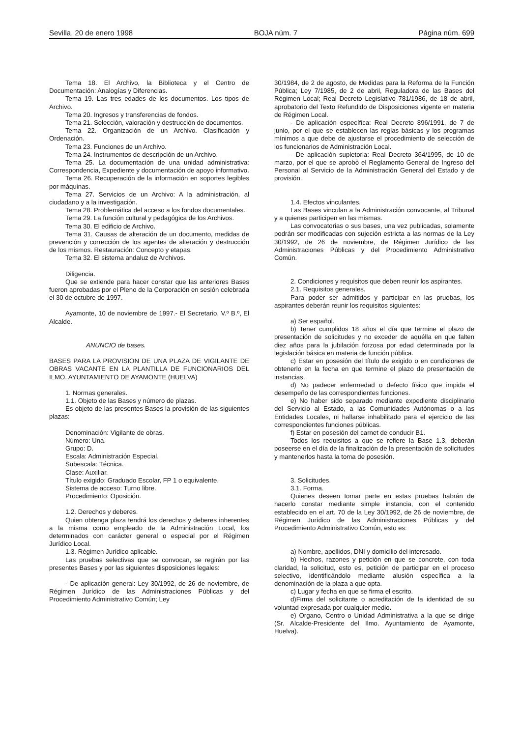Sevilla, 20 de enero 1998 BOJA núm. 7 Página núm. 699
Tema 18. El Archivo, la Biblioteca y el Centro de Documentación: Analogías y Diferencias.
Tema 19. Las tres edades de los documentos. Los tipos de Archivo.
Tema 20. Ingresos y transferencias de fondos.
Tema 21. Selección, valoración y destrucción de documentos.
Tema 22. Organización de un Archivo. Clasificación y Ordenación.
Tema 23. Funciones de un Archivo.
Tema 24. Instrumentos de descripción de un Archivo.
Tema 25. La documentación de una unidad administrativa: Correspondencia, Expediente y documentación de apoyo informativo.
Tema 26. Recuperación de la información en soportes legibles por máquinas.
Tema 27. Servicios de un Archivo: A la administración, al ciudadano y a la investigación.
Tema 28. Problemática del acceso a los fondos documentales.
Tema 29. La función cultural y pedagógica de los Archivos.
Tema 30. El edificio de Archivo.
Tema 31. Causas de alteración de un documento, medidas de prevención y corrección de los agentes de alteración y destrucción de los mismos. Restauración: Concepto y etapas.
Tema 32. El sistema andaluz de Archivos.
Diligencia.
Que se extiende para hacer constar que las anteriores Bases fueron aprobadas por el Pleno de la Corporación en sesión celebrada el 30 de octubre de 1997.
Ayamonte, 10 de noviembre de 1997.- El Secretario, V.º B.º, El Alcalde.
ANUNCIO de bases.
BASES PARA LA PROVISION DE UNA PLAZA DE VIGILANTE DE OBRAS VACANTE EN LA PLANTILLA DE FUNCIONARIOS DEL ILMO. AYUNTAMIENTO DE AYAMONTE (HUELVA)
1. Normas generales.
1.1. Objeto de las Bases y número de plazas.
Es objeto de las presentes Bases la provisión de las siguientes plazas:
Denominación: Vigilante de obras.
Número: Una.
Grupo: D.
Escala: Administración Especial.
Subescala: Técnica.
Clase: Auxiliar.
Título exigido: Graduado Escolar, FP 1 o equivalente.
Sistema de acceso: Turno libre.
Procedimiento: Oposición.
1.2. Derechos y deberes.
Quien obtenga plaza tendrá los derechos y deberes inherentes a la misma como empleado de la Administración Local, los determinados con carácter general o especial por el Régimen Jurídico Local.
1.3. Régimen Jurídico aplicable.
Las pruebas selectivas que se convocan, se regirán por las presentes Bases y por las siguientes disposiciones legales:
- De aplicación general: Ley 30/1992, de 26 de noviembre, de Régimen Jurídico de las Administraciones Públicas y del Procedimiento Administrativo Común; Ley
30/1984, de 2 de agosto, de Medidas para la Reforma de la Función Pública; Ley 7/1985, de 2 de abril, Reguladora de las Bases del Régimen Local; Real Decreto Legislativo 781/1986, de 18 de abril, aprobatorio del Texto Refundido de Disposiciones vigente en materia de Régimen Local.
- De aplicación específica: Real Decreto 896/1991, de 7 de junio, por el que se establecen las reglas básicas y los programas mínimos a que debe de ajustarse el procedimiento de selección de los funcionarios de Administración Local.
- De aplicación supletoria: Real Decreto 364/1995, de 10 de marzo, por el que se aprobó el Reglamento General de Ingreso del Personal al Servicio de la Administración General del Estado y de provisión.
1.4. Efectos vinculantes.
Las Bases vinculan a la Administración convocante, al Tribunal y a quienes participen en las mismas.
Las convocatorias o sus bases, una vez publicadas, solamente podrán ser modificadas con sujeción estricta a las normas de la Ley 30/1992, de 26 de noviembre, de Régimen Jurídico de las Administraciones Públicas y del Procedimiento Administrativo Común.
2. Condiciones y requisitos que deben reunir los aspirantes.
2.1. Requisitos generales.
Para poder ser admitidos y participar en las pruebas, los aspirantes deberán reunir los requisitos siguientes:
a) Ser español.
b) Tener cumplidos 18 años el día que termine el plazo de presentación de solicitudes y no exceder de aquélla en que falten diez años para la jubilación forzosa por edad determinada por la legislación básica en materia de función pública.
c) Estar en posesión del título de exigido o en condiciones de obtenerlo en la fecha en que termine el plazo de presentación de instancias.
d) No padecer enfermedad o defecto físico que impida el desempeño de las correspondientes funciones.
e) No haber sido separado mediante expediente disciplinario del Servicio al Estado, a las Comunidades Autónomas o a las Entidades Locales, ni hallarse inhabilitado para el ejercicio de las correspondientes funciones públicas.
f) Estar en posesión del carnet de conducir B1.
Todos los requisitos a que se refiere la Base 1.3, deberán poseerse en el día de la finalización de la presentación de solicitudes y mantenerlos hasta la toma de posesión.
3. Solicitudes.
3.1. Forma.
Quienes deseen tomar parte en estas pruebas habrán de hacerlo constar mediante simple instancia, con el contenido establecido en el art. 70 de la Ley 30/1992, de 26 de noviembre, de Régimen Jurídico de las Administraciones Públicas y del Procedimiento Administrativo Común, esto es:
a) Nombre, apellidos, DNI y domicilio del interesado.
b) Hechos, razones y petición en que se concrete, con toda claridad, la solicitud, esto es, petición de participar en el proceso selectivo, identificándolo mediante alusión específica a la denominación de la plaza a que opta.
c) Lugar y fecha en que se firma el escrito.
d)Firma del solicitante o acreditación de la identidad de su voluntad expresada por cualquier medio.
e) Organo, Centro o Unidad Administrativa a la que se dirige (Sr. Alcalde-Presidente del Ilmo. Ayuntamiento de Ayamonte, Huelva).